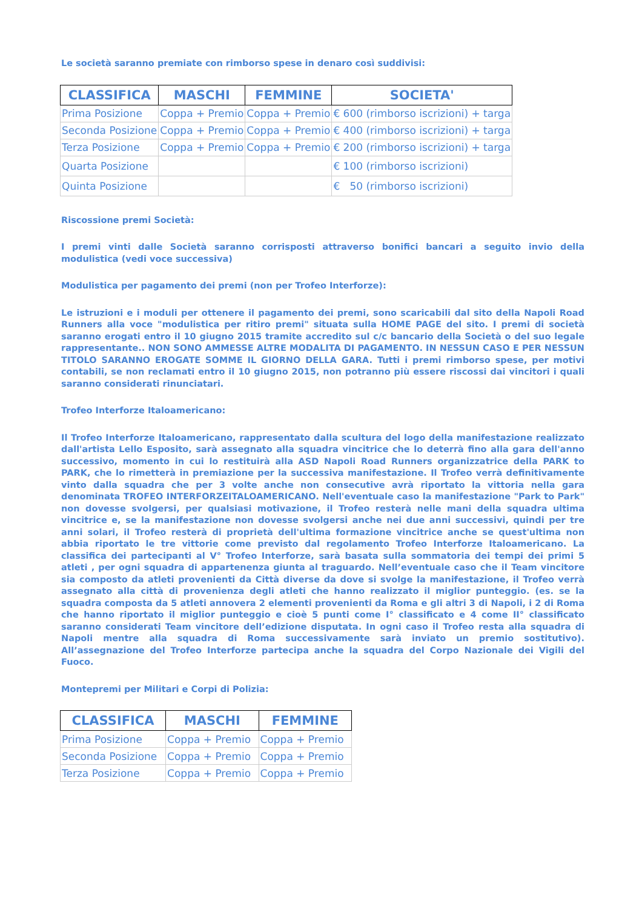Le società saranno premiate con rimborso spese in denaro così suddivisi:
| CLASSIFICA | MASCHI | FEMMINE | SOCIETA' |
| --- | --- | --- | --- |
| Prima Posizione | Coppa + Premio | Coppa + Premio | € 600 (rimborso iscrizioni) + targa |
| Seconda Posizione | Coppa + Premio | Coppa + Premio | € 400 (rimborso iscrizioni) + targa |
| Terza Posizione | Coppa + Premio | Coppa + Premio | € 200 (rimborso iscrizioni) + targa |
| Quarta Posizione | | | € 100 (rimborso iscrizioni) |
| Quinta Posizione | | | € 50 (rimborso iscrizioni) |
Riscossione premi Società:
I premi vinti dalle Società saranno corrisposti attraverso bonifici bancari a seguito invio della modulistica (vedi voce successiva)
Modulistica per pagamento dei premi (non per Trofeo Interforze):
Le istruzioni e i moduli per ottenere il pagamento dei premi, sono scaricabili dal sito della Napoli Road Runners alla voce "modulistica per ritiro premi" situata sulla HOME PAGE del sito. I premi di società saranno erogati entro il 10 giugno 2015 tramite accredito sul c/c bancario della Società o del suo legale rappresentante.. NON SONO AMMESSE ALTRE MODALITA DI PAGAMENTO. IN NESSUN CASO E PER NESSUN TITOLO SARANNO EROGATE SOMME IL GIORNO DELLA GARA. Tutti i premi rimborso spese, per motivi contabili, se non reclamati entro il 10 giugno 2015, non potranno più essere riscossi dai vincitori i quali saranno considerati rinunciatari.
Trofeo Interforze Italoamericano:
Il Trofeo Interforze Italoamericano, rappresentato dalla scultura del logo della manifestazione realizzato dall'artista Lello Esposito, sarà assegnato alla squadra vincitrice che lo deterrà fino alla gara dell'anno successivo, momento in cui lo restituirà alla ASD Napoli Road Runners organizzatrice della PARK to PARK, che lo rimetterà in premiazione per la successiva manifestazione. Il Trofeo verrà definitivamente vinto dalla squadra che per 3 volte anche non consecutive avrà riportato la vittoria nella gara denominata TROFEO INTERFORZEITALOAMERICANO. Nell'eventuale caso la manifestazione "Park to Park" non dovesse svolgersi, per qualsiasi motivazione, il Trofeo resterà nelle mani della squadra ultima vincitrice e, se la manifestazione non dovesse svolgersi anche nei due anni successivi, quindi per tre anni solari, il Trofeo resterà di proprietà dell'ultima formazione vincitrice anche se quest'ultima non abbia riportato le tre vittorie come previsto dal regolamento Trofeo Interforze Italoamericano. La classifica dei partecipanti al V° Trofeo Interforze, sarà basata sulla sommatoria dei tempi dei primi 5 atleti , per ogni squadra di appartenenza giunta al traguardo. Nell’eventuale caso che il Team vincitore sia composto da atleti provenienti da Città diverse da dove si svolge la manifestazione, il Trofeo verrà assegnato alla città di provenienza degli atleti che hanno realizzato il miglior punteggio. (es. se la squadra composta da 5 atleti annovera 2 elementi provenienti da Roma e gli altri 3 di Napoli, i 2 di Roma che hanno riportato il miglior punteggio e cioè 5 punti come I° classificato e 4 come II° classificato saranno considerati Team vincitore dell’edizione disputata. In ogni caso il Trofeo resta alla squadra di Napoli mentre alla squadra di Roma successivamente sarà inviato un premio sostitutivo). All’assegnazione del Trofeo Interforze partecipa anche la squadra del Corpo Nazionale dei Vigili del Fuoco.
Montepremi per Militari e Corpi di Polizia:
| CLASSIFICA | MASCHI | FEMMINE |
| --- | --- | --- |
| Prima Posizione | Coppa + Premio | Coppa + Premio |
| Seconda Posizione | Coppa + Premio | Coppa + Premio |
| Terza Posizione | Coppa + Premio | Coppa + Premio |